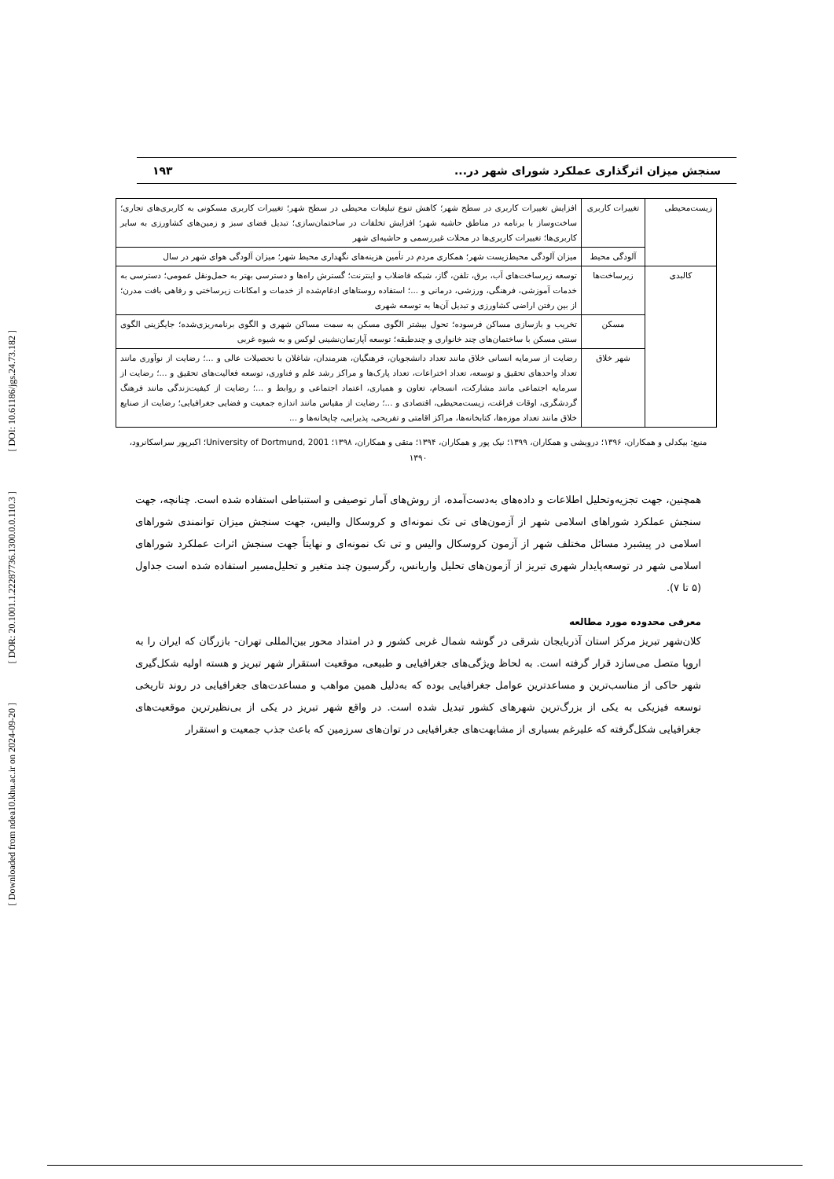[ DOI: 10.61186/jgs.24.73.182 ]
[ DOR: 20.1001.1.22287736.1300.0.0.110.3 ]
[ Downloaded from ndea10.khu.ac.ir on 2024-09-20 ]
سنجش میزان اثرگذاری عملکرد شورای شهر در... ۱۹۳
| زیست‌محیطی | تغییرات کاربری | افزایش تغییرات کاربری در سطح شهر؛ کاهش تنوع تبلیغات محیطی در سطح شهر؛ تغییرات کاربری مسکونی به کاربری‌های تجاری؛ ساخت‌وساز با برنامه در مناطق حاشیه شهر؛ افزایش تخلفات در ساختمان‌سازی؛ تبدیل فضای سبز و زمین‌های کشاورزی به سایر کاربری‌ها؛ تغییرات کاربری‌ها در محلات غیررسمی و حاشیه‌ای شهر |
| | آلودگی محیط | میزان آلودگی محیط‌زیست شهر؛ همکاری مردم در تأمین هزینه‌های نگهداری محیط شهر؛ میزان آلودگی هوای شهر در سال |
| کالبدی | زیرساخت‌ها | توسعه زیرساخت‌های آب، برق، تلفن، گاز، شبکه فاضلاب و اینترنت؛ گسترش راه‌ها و دسترسی بهتر به حمل‌ونقل عمومی؛ دسترسی به خدمات آموزشی، فرهنگی، ورزشی، درمانی و ...؛ استفاده روستاهای ادغام‌شده از خدمات و امکانات زیرساختی و رفاهی بافت مدرن؛ از بین رفتن اراضی کشاورزی و تبدیل آن‌ها به توسعه شهری |
| | مسکن | تخریب و بازسازی مساکن فرسوده؛ تحول بیشتر الگوی مسکن به سمت مساکن شهری و الگوی برنامه‌ریزی‌شده؛ جایگزینی الگوی سنتی مسکن با ساختمان‌های چند خانواری و چندطبقه؛ توسعه آپارتمان‌نشینی لوکس و به شیوه غربی |
| | شهر خلاق | رضایت از سرمایه انسانی خلاق مانند تعداد دانشجویان، فرهنگیان، هنرمندان، شاغلان با تحصیلات عالی و ...؛ رضایت از نوآوری مانند تعداد واحدهای تحقیق و توسعه، تعداد اختراعات، تعداد پارک‌ها و مراکز رشد علم و فناوری، توسعه فعالیت‌های تحقیق و ...؛ رضایت از سرمایه اجتماعی مانند مشارکت، انسجام، تعاون و همیاری، اعتماد اجتماعی و روابط و ...؛ رضایت از کیفیت‌زندگی مانند فرهنگ گردشگری، اوقات فراغت، زیست‌محیطی، اقتصادی و ...؛ رضایت از مقیاس مانند اندازه جمعیت و فضایی جغرافیایی؛ رضایت از صنایع خلاق مانند تعداد موزه‌ها، کتابخانه‌ها، مراکز اقامتی و تفریحی، پذیرایی، چاپخانه‌ها و ... |
منبع: بیکدلی و همکاران، ۱۳۹۶؛ درویشی و همکاران، ۱۳۹۹؛ نیک پور و همکاران، ۱۳۹۴؛ متقی و همکاران، ۱۳۹۸؛ University of Dortmund, 2001؛ اکبرپور سراسکانرود، ۱۳۹۰
همچنین، جهت تجزیه‌وتحلیل اطلاعات و داده‌های به‌دست‌آمده، از روش‌های آمار توصیفی و استنباطی استفاده شده است. چنانچه، جهت سنجش عملکرد شوراهای اسلامی شهر از آزمون‌های تی تک نمونه‌ای و کروسکال والیس، جهت سنجش میزان توانمندی شوراهای اسلامی در پیشبرد مسائل مختلف شهر از آزمون کروسکال والیس و تی تک نمونه‌ای و نهایتاً جهت سنجش اثرات عملکرد شوراهای اسلامی شهر در توسعه‌پایدار شهری تبریز از آزمون‌های تحلیل واریانس، رگرسیون چند متغیر و تحلیل‌مسیر استفاده شده است جداول (۵ تا ۷).
معرفی محدوده مورد مطالعه
کلان‌شهر تبریز مرکز استان آذربایجان شرقی در گوشه شمال غربی کشور و در امتداد محور بین‌المللی تهران- بازرگان که ایران را به اروپا متصل می‌سازد قرار گرفته است. به لحاظ ویژگی‌های جغرافیایی و طبیعی، موقعیت استقرار شهر تبریز و هسته اولیه شکل‌گیری شهر حاکی از مناسب‌ترین و مساعدترین عوامل جغرافیایی بوده که به‌دلیل همین مواهب و مساعدت‌های جغرافیایی در روند تاریخی توسعه فیزیکی به یکی از بزرگ‌ترین شهرهای کشور تبدیل شده است. در واقع شهر تبریز در یکی از بی‌نظیرترین موقعیت‌های جغرافیایی شکل‌گرفته که علیرغم بسیاری از مشابهت‌های جغرافیایی در توان‌های سرزمین که باعث جذب جمعیت و استقرار